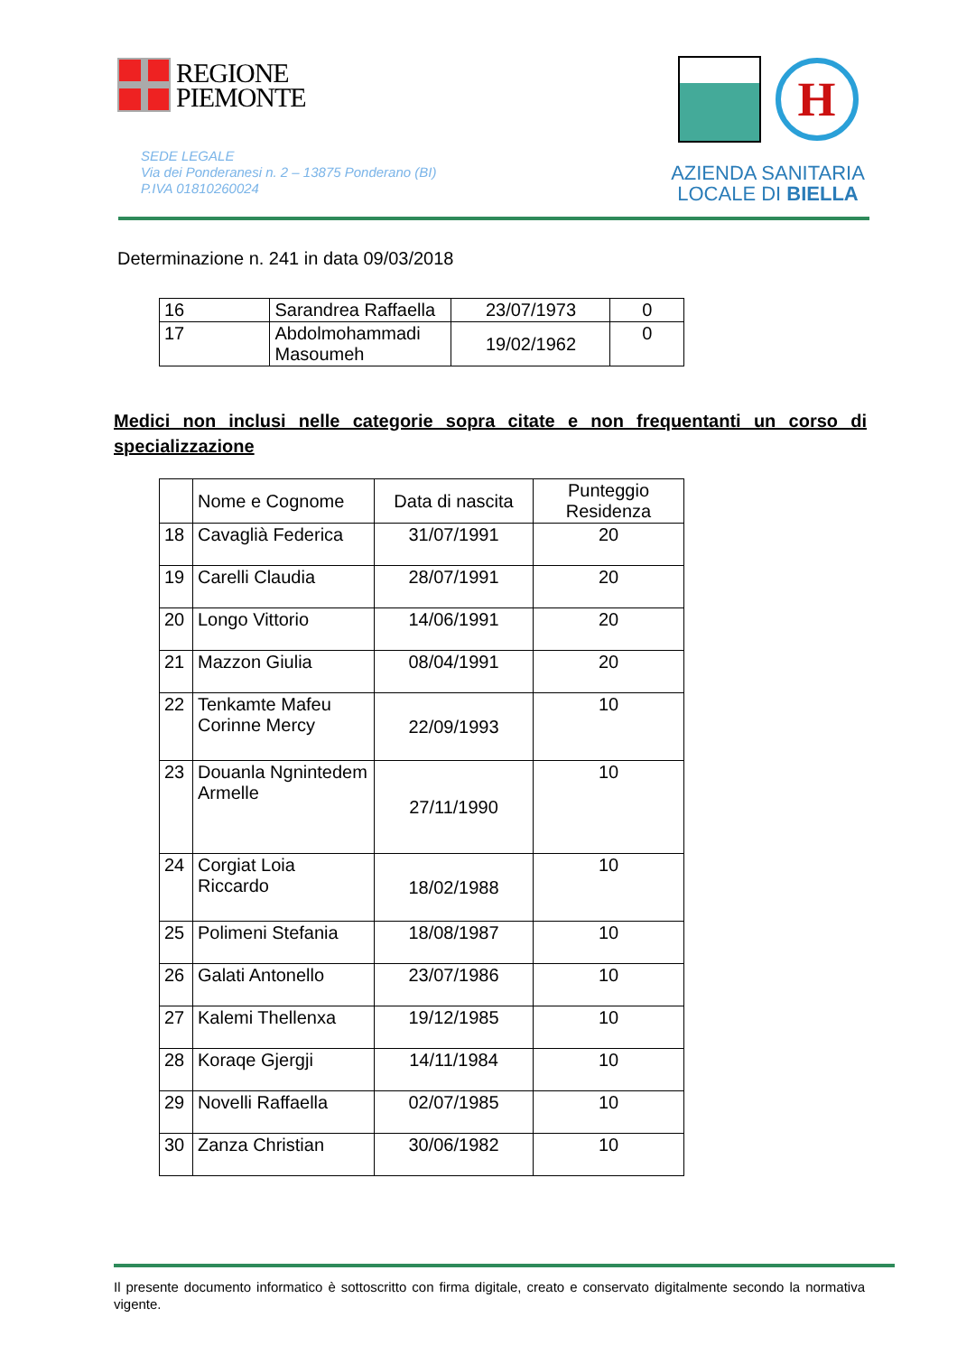REGIONE
PIEMONTE
SEDE LEGALE
Via dei Ponderanesi n. 2 – 13875 Ponderano (BI)
P.IVA 01810260024
H
AZIENDA SANITARIA
LOCALE DI BIELLA
Determinazione n. 241 in data 09/03/2018
| 16 | Sarandrea Raffaella | 23/07/1973 | 0 |
| 17 | Abdolmohammadi Masoumeh | 19/02/1962 | 0 |
Medici non inclusi nelle categorie sopra citate e non frequentanti un corso di specializzazione
| | Nome e Cognome | Data di nascita | Punteggio Residenza |
| --- | --- | --- | --- |
| 18 | Cavaglià Federica | 31/07/1991 | 20 |
| 19 | Carelli Claudia | 28/07/1991 | 20 |
| 20 | Longo Vittorio | 14/06/1991 | 20 |
| 21 | Mazzon Giulia | 08/04/1991 | 20 |
| 22 | Tenkamte Mafeu Corinne Mercy | 22/09/1993 | 10 |
| 23 | Douanla Ngnintedem Armelle | 27/11/1990 | 10 |
| 24 | Corgiat Loia Riccardo | 18/02/1988 | 10 |
| 25 | Polimeni Stefania | 18/08/1987 | 10 |
| 26 | Galati Antonello | 23/07/1986 | 10 |
| 27 | Kalemi Thellenxa | 19/12/1985 | 10 |
| 28 | Koraqe Gjergji | 14/11/1984 | 10 |
| 29 | Novelli Raffaella | 02/07/1985 | 10 |
| 30 | Zanza Christian | 30/06/1982 | 10 |
Il presente documento informatico è sottoscritto con firma digitale, creato e conservato digitalmente secondo la normativa vigente.